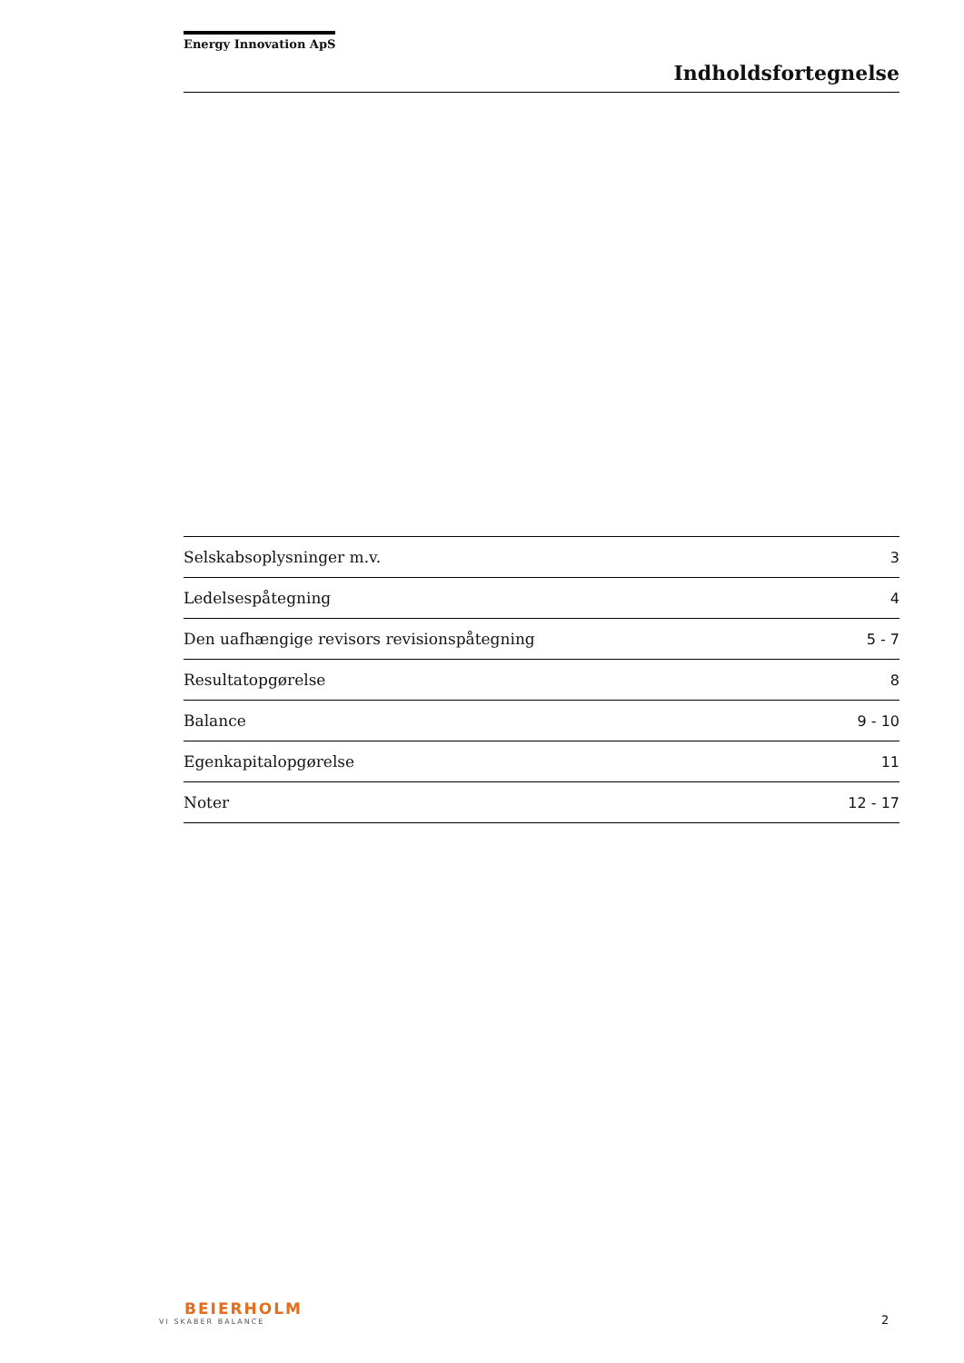Energy Innovation ApS
Indholdsfortegnelse
| Selskabsoplysninger m.v. | 3 |
| Ledelsespåtegning | 4 |
| Den uafhængige revisors revisionspåtegning | 5 - 7 |
| Resultatopgørelse | 8 |
| Balance | 9 - 10 |
| Egenkapitalopgørelse | 11 |
| Noter | 12 - 17 |
BEIERHOLM
VI SKABER BALANCE
2